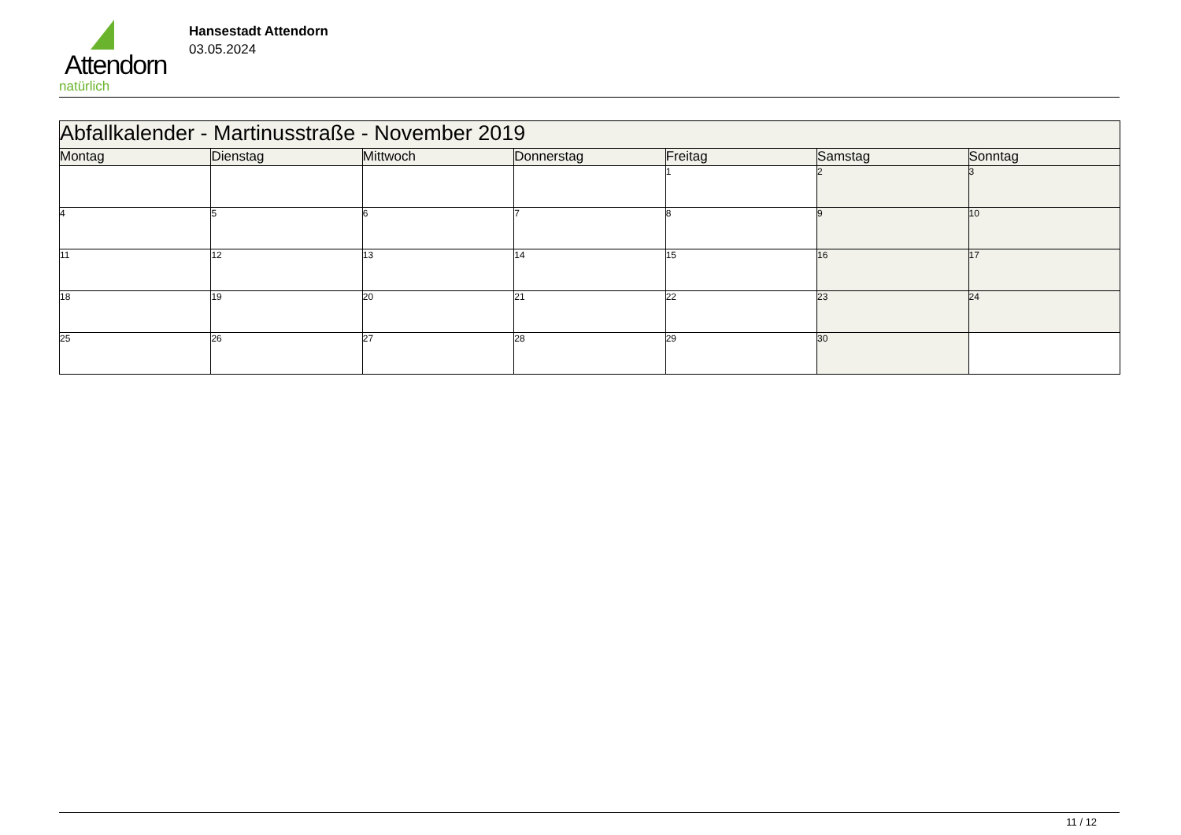Attendorn
natürlich
Hansestadt Attendorn
03.05.2024
| Abfallkalender - Martinusstraße - November 2019 | | | | | | |
| Montag | Dienstag | Mittwoch | Donnerstag | Freitag | Samstag | Sonntag |
| | | | | 1 | 2 | 3 |
| 4 | 5 | 6 | 7 | 8 | 9 | 10 |
| 11 | 12 | 13 | 14 | 15 | 16 | 17 |
| 18 | 19 | 20 | 21 | 22 | 23 | 24 |
| 25 | 26 | 27 | 28 | 29 | 30 | |
11 / 12